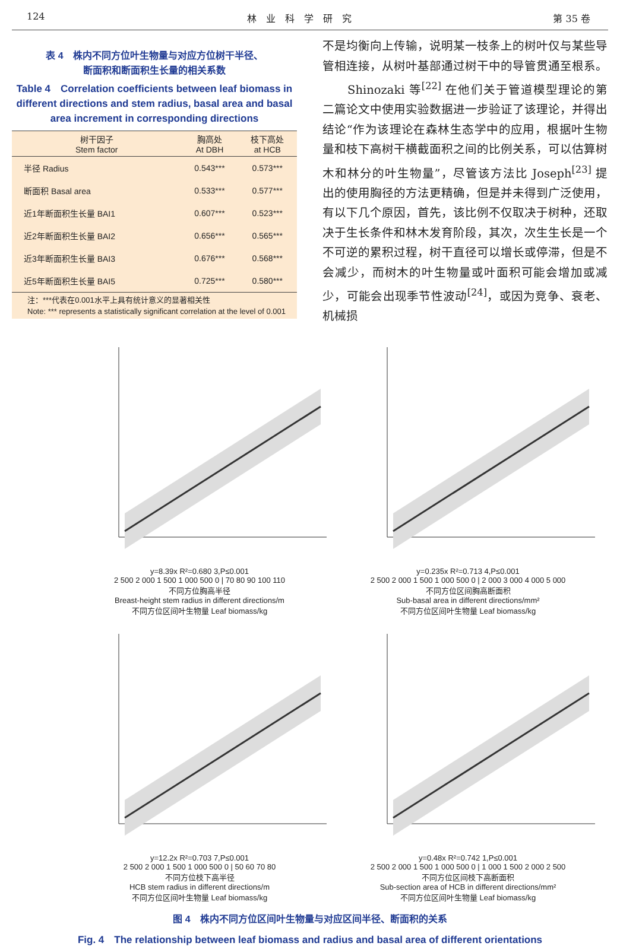124 林　业　科　学　研　究 第 35 卷
表 4　株内不同方位叶生物量与对应方位树干半径、
断面积和断面积生长量的相关系数
Table 4　Correlation coefficients between leaf biomass in different directions and stem radius, basal area and basal area increment in corresponding directions
| 树干因子 Stem factor | 胸高处 At DBH | 枝下高处 at HCB |
| --- | --- | --- |
| 半径 Radius | 0.543*** | 0.573*** |
| 断面积 Basal area | 0.533*** | 0.577*** |
| 近1年断面积生长量 BAI1 | 0.607*** | 0.523*** |
| 近2年断面积生长量 BAI2 | 0.656*** | 0.565*** |
| 近3年断面积生长量 BAI3 | 0.676*** | 0.568*** |
| 近5年断面积生长量 BAI5 | 0.725*** | 0.580*** |
　　注：***代表在0.001水平上具有统计意义的显著相关性
　　Note: *** represents a statistically significant correlation at the level of 0.001
不是均衡向上传输，说明某一枝条上的树叶仅与某些导管相连接，从树叶基部通过树干中的导管贯通至根系。
　　Shinozaki 等<sup>[22]</sup> 在他们关于管道模型理论的第二篇论文中使用实验数据进一步验证了该理论，并得出结论“作为该理论在森林生态学中的应用，根据叶生物量和枝下高树干横截面积之间的比例关系，可以估算树木和林分的叶生物量”，尽管该方法比 Joseph<sup>[23]</sup> 提出的使用胸径的方法更精确，但是并未得到广泛使用，有以下几个原因，首先，该比例不仅取决于树种，还取决于生长条件和林木发育阶段，其次，次生生长是一个不可逆的累积过程，树干直径可以增长或停滞，但是不会减少，而树木的叶生物量或叶面积可能会增加或减少，可能会出现季节性波动<sup>[24]</sup>，或因为竞争、衰老、机械损
y=8.39x R²=0.680 3,P≤0.001
2 500 2 000 1 500 1 000 500 0 | 70 80 90 100 110
不同方位胸高半径
Breast-height stem radius in different directions/m
不同方位区间叶生物量 Leaf biomass/kg
y=0.235x R²=0.713 4,P≤0.001
2 500 2 000 1 500 1 000 500 0 | 2 000 3 000 4 000 5 000
不同方位区间胸高断面积
Sub-basal area in different directions/mm²
不同方位区间叶生物量 Leaf biomass/kg
y=12.2x R²=0.703 7,P≤0.001
2 500 2 000 1 500 1 000 500 0 | 50 60 70 80
不同方位枝下高半径
HCB stem radius in different directions/m
不同方位区间叶生物量 Leaf biomass/kg
y=0.48x R²=0.742 1,P≤0.001
2 500 2 000 1 500 1 000 500 0 | 1 000 1 500 2 000 2 500
不同方位区间枝下高断面积
Sub-section area of HCB in different directions/mm²
不同方位区间叶生物量 Leaf biomass/kg
图 4　株内不同方位区间叶生物量与对应区间半径、断面积的关系
Fig. 4　The relationship between leaf biomass and radius and basal area of different orientations